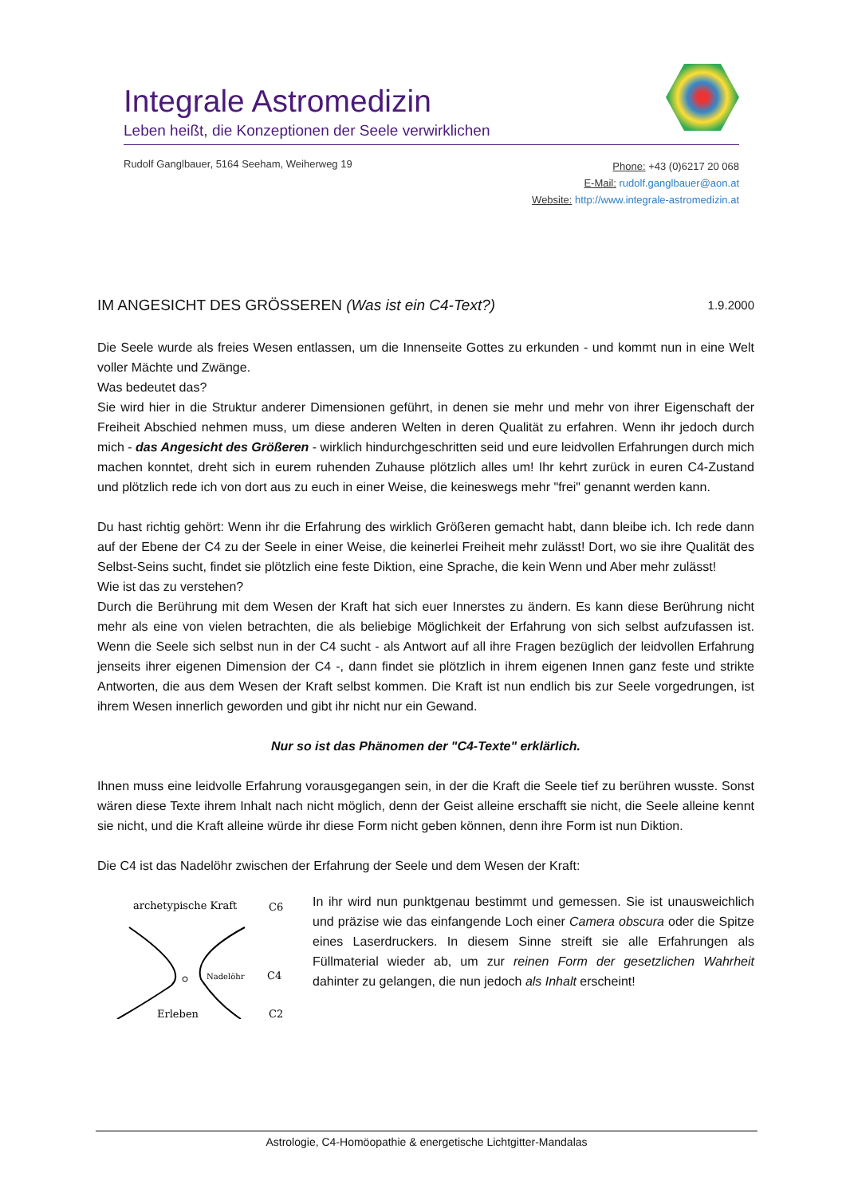Integrale Astromedizin
Leben heißt, die Konzeptionen der Seele verwirklichen
Rudolf Ganglbauer, 5164 Seeham, Weiherweg 19
Phone: +43 (0)6217 20 068
E-Mail: rudolf.ganglbauer@aon.at
Website: http://www.integrale-astromedizin.at
IM ANGESICHT DES GRÖSSEREN (Was ist ein C4-Text?) 1.9.2000
Die Seele wurde als freies Wesen entlassen, um die Innenseite Gottes zu erkunden - und kommt nun in eine Welt voller Mächte und Zwänge.
Was bedeutet das?
Sie wird hier in die Struktur anderer Dimensionen geführt, in denen sie mehr und mehr von ihrer Eigenschaft der Freiheit Abschied nehmen muss, um diese anderen Welten in deren Qualität zu erfahren. Wenn ihr jedoch durch mich - das Angesicht des Größeren - wirklich hindurchgeschritten seid und eure leidvollen Erfahrungen durch mich machen konntet, dreht sich in eurem ruhenden Zuhause plötzlich alles um! Ihr kehrt zurück in euren C4-Zustand und plötzlich rede ich von dort aus zu euch in einer Weise, die keineswegs mehr "frei" genannt werden kann.
Du hast richtig gehört: Wenn ihr die Erfahrung des wirklich Größeren gemacht habt, dann bleibe ich. Ich rede dann auf der Ebene der C4 zu der Seele in einer Weise, die keinerlei Freiheit mehr zulässt! Dort, wo sie ihre Qualität des Selbst-Seins sucht, findet sie plötzlich eine feste Diktion, eine Sprache, die kein Wenn und Aber mehr zulässt!
Wie ist das zu verstehen?
Durch die Berührung mit dem Wesen der Kraft hat sich euer Innerstes zu ändern. Es kann diese Berührung nicht mehr als eine von vielen betrachten, die als beliebige Möglichkeit der Erfahrung von sich selbst aufzufassen ist. Wenn die Seele sich selbst nun in der C4 sucht - als Antwort auf all ihre Fragen bezüglich der leidvollen Erfahrung jenseits ihrer eigenen Dimension der C4 -, dann findet sie plötzlich in ihrem eigenen Innen ganz feste und strikte Antworten, die aus dem Wesen der Kraft selbst kommen. Die Kraft ist nun endlich bis zur Seele vorgedrungen, ist ihrem Wesen innerlich geworden und gibt ihr nicht nur ein Gewand.
Nur so ist das Phänomen der "C4-Texte" erklärlich.
Ihnen muss eine leidvolle Erfahrung vorausgegangen sein, in der die Kraft die Seele tief zu berühren wusste. Sonst wären diese Texte ihrem Inhalt nach nicht möglich, denn der Geist alleine erschafft sie nicht, die Seele alleine kennt sie nicht, und die Kraft alleine würde ihr diese Form nicht geben können, denn ihre Form ist nun Diktion.
Die C4 ist das Nadelöhr zwischen der Erfahrung der Seele und dem Wesen der Kraft:
archetypische Kraft
C6
Nadelöhr
C4
Erleben
C2
In ihr wird nun punktgenau bestimmt und gemessen. Sie ist unausweichlich und präzise wie das einfangende Loch einer Camera obscura oder die Spitze eines Laserdruckers. In diesem Sinne streift sie alle Erfahrungen als Füllmaterial wieder ab, um zur reinen Form der gesetzlichen Wahrheit dahinter zu gelangen, die nun jedoch als Inhalt erscheint!
Astrologie, C4-Homöopathie & energetische Lichtgitter-Mandalas